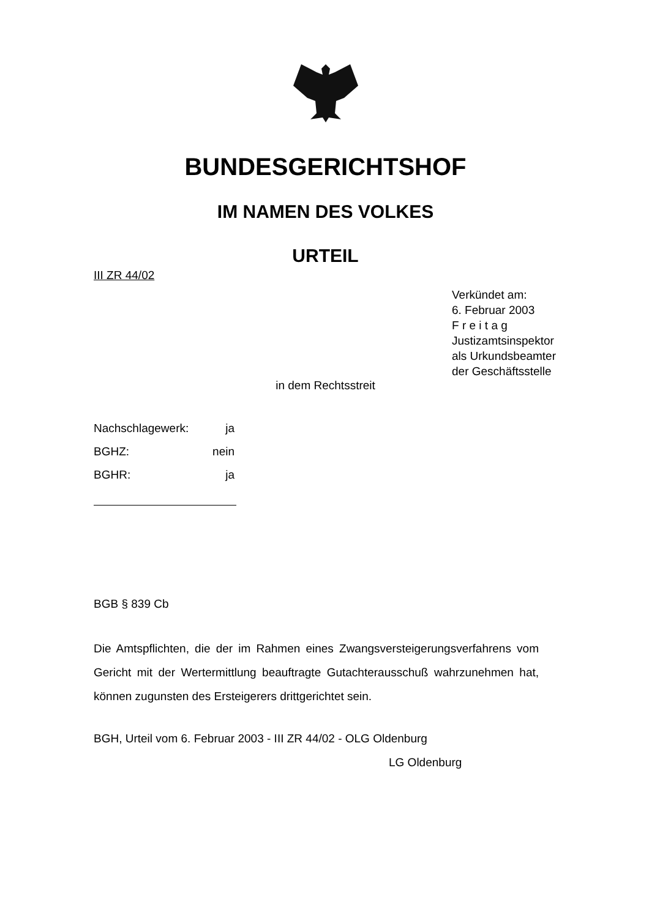BUNDESGERICHTSHOF
IM NAMEN DES VOLKES
URTEIL
III ZR 44/02
Verkündet am:
6. Februar 2003
F r e i t a g
Justizamtsinspektor
als Urkundsbeamter
der Geschäftsstelle
in dem Rechtsstreit
Nachschlagewerk: ja
BGHZ: nein
BGHR: ja
BGB § 839 Cb
Die Amtspflichten, die der im Rahmen eines Zwangsversteigerungsverfahrens vom Gericht mit der Wertermittlung beauftragte Gutachterausschuß wahrzunehmen hat, können zugunsten des Ersteigerers drittgerichtet sein.
BGH, Urteil vom 6. Februar 2003 - III ZR 44/02 - OLG Oldenburg
LG Oldenburg